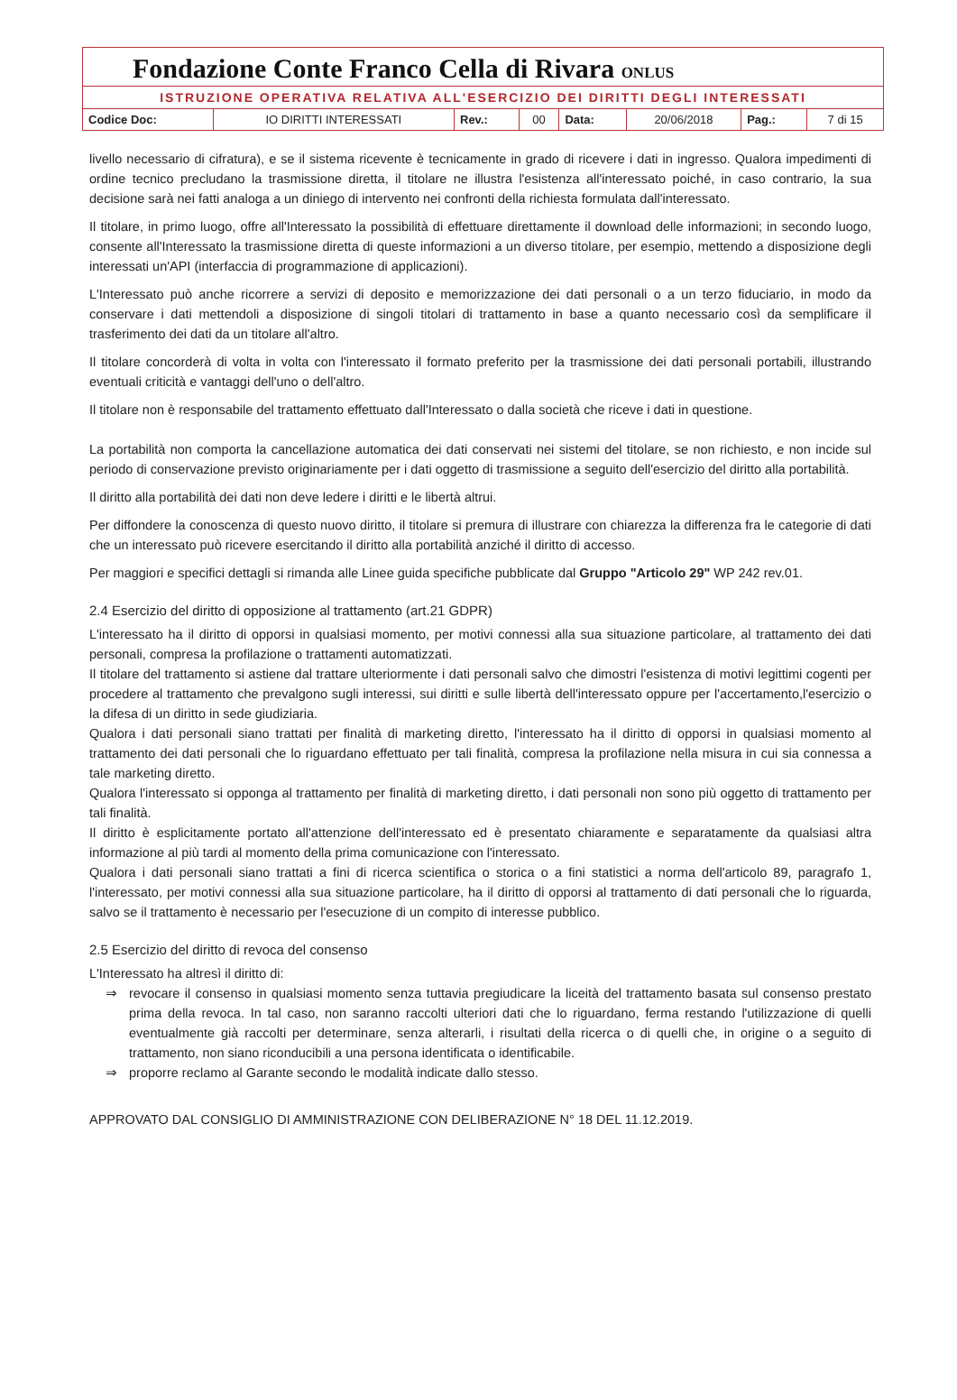Fondazione Conte Franco Cella di Rivara ONLUS
ISTRUZIONE OPERATIVA RELATIVA ALL'ESERCIZIO DEI DIRITTI DEGLI INTERESSATI
| Codice Doc: | IO DIRITTI INTERESSATI | Rev.: | 00 | Data: | 20/06/2018 | Pag.: | 7 di 15 |
livello necessario di cifratura), e se il sistema ricevente è tecnicamente in grado di ricevere i dati in ingresso. Qualora impedimenti di ordine tecnico precludano la trasmissione diretta, il titolare ne illustra l'esistenza all'interessato poiché, in caso contrario, la sua decisione sarà nei fatti analoga a un diniego di intervento nei confronti della richiesta formulata dall'interessato.
Il titolare, in primo luogo, offre all'Interessato la possibilità di effettuare direttamente il download delle informazioni; in secondo luogo, consente all'Interessato la trasmissione diretta di queste informazioni a un diverso titolare, per esempio, mettendo a disposizione degli interessati un'API (interfaccia di programmazione di applicazioni).
L'Interessato può anche ricorrere a servizi di deposito e memorizzazione dei dati personali o a un terzo fiduciario, in modo da conservare i dati mettendoli a disposizione di singoli titolari di trattamento in base a quanto necessario così da semplificare il trasferimento dei dati da un titolare all'altro.
Il titolare concorderà di volta in volta con l'interessato il formato preferito per la trasmissione dei dati personali portabili, illustrando eventuali criticità e vantaggi dell'uno o dell'altro.
Il titolare non è responsabile del trattamento effettuato dall'Interessato o dalla società che riceve i dati in questione.
La portabilità non comporta la cancellazione automatica dei dati conservati nei sistemi del titolare, se non richiesto, e non incide sul periodo di conservazione previsto originariamente per i dati oggetto di trasmissione a seguito dell'esercizio del diritto alla portabilità.
Il diritto alla portabilità dei dati non deve ledere i diritti e le libertà altrui.
Per diffondere la conoscenza di questo nuovo diritto, il titolare si premura di illustrare con chiarezza la differenza fra le categorie di dati che un interessato può ricevere esercitando il diritto alla portabilità anziché il diritto di accesso.
Per maggiori e specifici dettagli si rimanda alle Linee guida specifiche pubblicate dal Gruppo "Articolo 29" WP 242 rev.01.
2.4 Esercizio del diritto di opposizione al trattamento (art.21 GDPR)
L'interessato ha il diritto di opporsi in qualsiasi momento, per motivi connessi alla sua situazione particolare, al trattamento dei dati personali, compresa la profilazione o trattamenti automatizzati.
Il titolare del trattamento si astiene dal trattare ulteriormente i dati personali salvo che dimostri l'esistenza di motivi legittimi cogenti per procedere al trattamento che prevalgono sugli interessi, sui diritti e sulle libertà dell'interessato oppure per l'accertamento,l'esercizio o la difesa di un diritto in sede giudiziaria.
Qualora i dati personali siano trattati per finalità di marketing diretto, l'interessato ha il diritto di opporsi in qualsiasi momento al trattamento dei dati personali che lo riguardano effettuato per tali finalità, compresa la profilazione nella misura in cui sia connessa a tale marketing diretto.
Qualora l'interessato si opponga al trattamento per finalità di marketing diretto, i dati personali non sono più oggetto di trattamento per tali finalità.
Il diritto è esplicitamente portato all'attenzione dell'interessato ed è presentato chiaramente e separatamente da qualsiasi altra informazione al più tardi al momento della prima comunicazione con l'interessato.
Qualora i dati personali siano trattati a fini di ricerca scientifica o storica o a fini statistici a norma dell'articolo 89, paragrafo 1, l'interessato, per motivi connessi alla sua situazione particolare, ha il diritto di opporsi al trattamento di dati personali che lo riguarda, salvo se il trattamento è necessario per l'esecuzione di un compito di interesse pubblico.
2.5 Esercizio del diritto di revoca del consenso
L'Interessato ha altresì il diritto di:
⇒ revocare il consenso in qualsiasi momento senza tuttavia pregiudicare la liceità del trattamento basata sul consenso prestato prima della revoca. In tal caso, non saranno raccolti ulteriori dati che lo riguardano, ferma restando l'utilizzazione di quelli eventualmente già raccolti per determinare, senza alterarli, i risultati della ricerca o di quelli che, in origine o a seguito di trattamento, non siano riconducibili a una persona identificata o identificabile.
⇒ proporre reclamo al Garante secondo le modalità indicate dallo stesso.
APPROVATO DAL CONSIGLIO DI AMMINISTRAZIONE CON DELIBERAZIONE N° 18 DEL 11.12.2019.